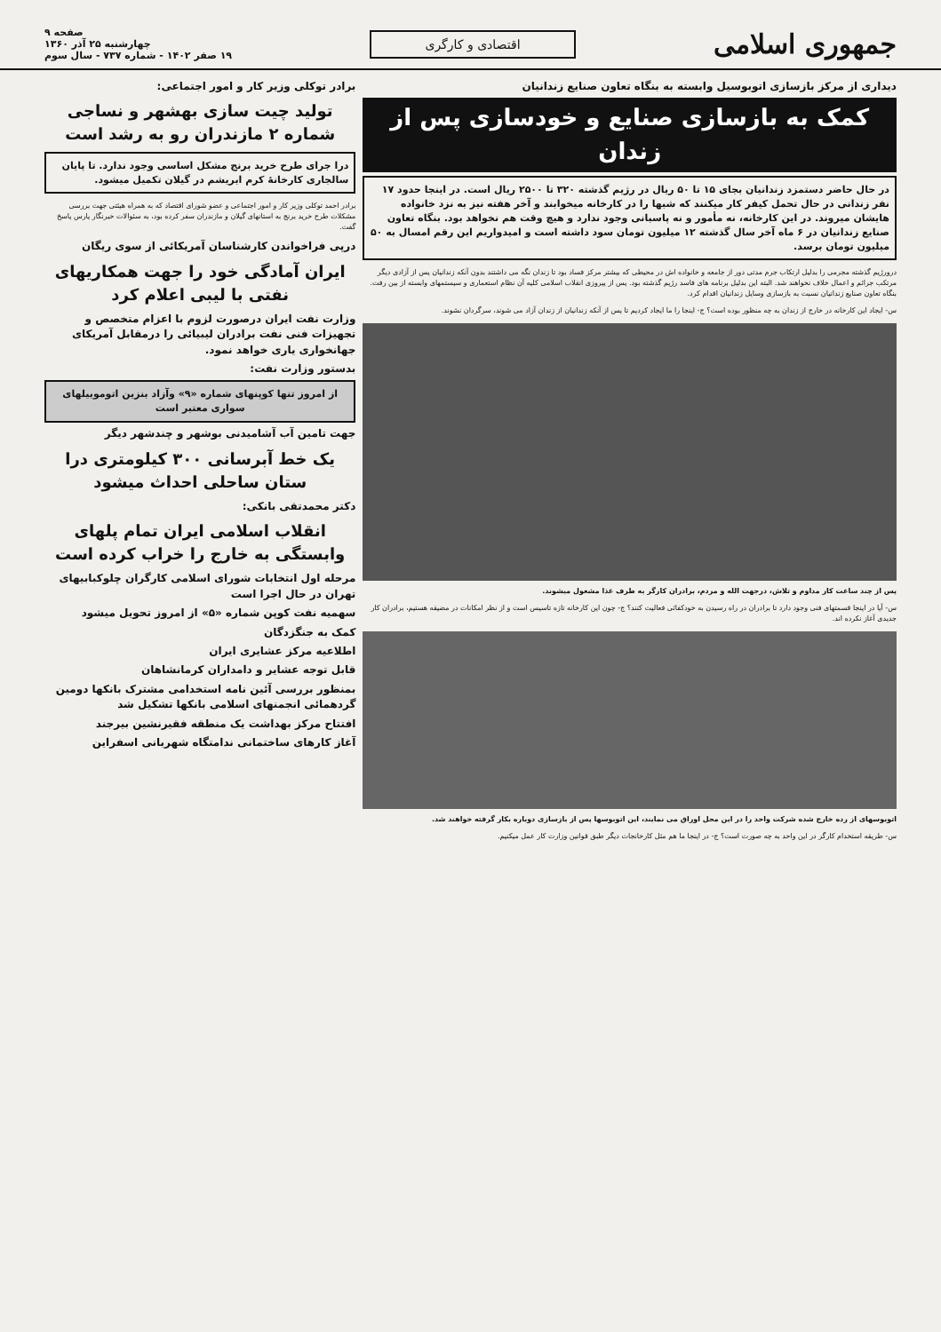جمهوری اسلامی
اقتصادی و کارگری
صفحه ۹
چهارشنبه ۲۵ آذر ۱۳۶۰
۱۹ صفر ۱۴۰۲ - شماره ۷۳۷ - سال سوم
دیداری از مرکز بازسازی اتوبوسیل وابسته به بنگاه تعاون صنایع زندانیان
کمک به بازسازی صنایع و خودسازی پس از زندان
در حال حاضر دستمزد زندانیان بجای ۱۵ تا ۵۰ ریال در رژیم گذشته ۳۲۰ تا ۲۵۰۰ ریال است. در اینجا حدود ۱۷ نفر زندانی در حال تحمل کیفر کار میکنند که شبها را در کارخانه میخوابند و آخر هفته نیز به نزد خانواده هایشان میروند. در این کارخانه، نه مأمور و نه پاسبانی وجود ندارد و هیچ وقت هم نخواهد بود. بنگاه تعاون صنایع زندانیان در ۶ ماه آخر سال گذشته ۱۲ میلیون تومان سود داشته است و امیدواریم این رقم امسال به ۵۰ میلیون تومان برسد.
درورژیم گذشته مجرمی را بدلیل ارتکاب جرم مدتی دور از جامعه و خانواده اش در محیطی که بیشتر مرکز فساد بود تا زندان نگه می داشتند بدون آنکه زندانیان پس از آزادی دیگر مرتکب جرائم و اعمال خلاف نخواهند شد. البته این بدلیل برنامه های فاسد رژیم گذشته بود. پس از پیروزی انقلاب اسلامی کلیه آن نظام استعماری و سیستمهای وابسته از بین رفت. بنگاه تعاون صنایع زندانیان نسبت به بازسازی وسایل زندانیان اقدام کرد.
س- ایجاد این کارخانه در خارج از زندان به چه منظور بوده است؟ ج- اینجا را ما ایجاد کردیم تا پس از آنکه زندانیان از زندان آزاد می شوند، سرگردان نشوند.
پس از چند ساعت کار مداوم و تلاش، درجهت الله و مردم، برادران کارگر به طرف غذا مشغول میشوند.
س- آیا در اینجا قسمتهای فنی وجود دارد تا برادران در راه رسیدن به خودکفائی فعالیت کنند؟ ج- چون این کارخانه تازه تاسیس است و از نظر امکانات در مضیقه هستیم، برادران کار جدیدی آغاز نکرده اند.
اتوبوسهای از رده خارج شده شرکت واحد را در این محل اوراق می نمایند، این اتوبوسها پس از بازسازی دوباره بکار گرفته خواهند شد.
س- طریقه استخدام کارگر در این واحد به چه صورت است؟ ج- در اینجا ما هم مثل کارخانجات دیگر طبق قوانین وزارت کار عمل میکنیم.
برادر توکلی وزیر کار و امور اجتماعی:
تولید چیت سازی بهشهر و نساجی شماره ۲ مازندران رو به رشد است
درا جرای طرح خرید برنج مشکل اساسی وجود ندارد. تا پایان سالجاری کارخانهٔ کرم ابریشم در گیلان تکمیل میشود.
برادر احمد توکلی وزیر کار و امور اجتماعی و عضو شورای اقتصاد که به همراه هیئتی جهت بررسی مشکلات طرح خرید برنج به استانهای گیلان و مازندران سفر کرده بود، به سئوالات خبرنگار پارس پاسخ گفت.
درپی فراخواندن کارشناسان آمریکائی از سوی ریگان
ایران آمادگی خود را جهت همکاریهای نفتی با لیبی اعلام کرد
وزارت نفت ایران درصورت لزوم با اعزام متخصص و تجهیزات فنی نفت برادران لیبیائی را درمقابل آمریکای جهانخواری یاری خواهد نمود.
بدستور وزارت نفت:
از امروز تنها کوپنهای شماره «۹» وآزاد بنزین اتوموبیلهای سواری معتبر است
جهت تامین آب آشامیدنی بوشهر و چندشهر دیگر
یک خط آبرسانی ۳۰۰ کیلومتری درا ستان ساحلی احداث میشود
دکتر محمدتقی بانکی:
انقلاب اسلامی ایران تمام پلهای وابستگی به خارج را خراب کرده است
مرحله اول انتخابات شورای اسلامی کارگران چلوکبابیهای تهران در حال اجرا است
سهمیه نفت کوپن شماره «۵» از امروز تحویل میشود
کمک به جنگزدگان
اطلاعیه مرکز عشایری ایران
قابل توجه عشایر و دامداران کرمانشاهان
بمنظور بررسی آئین نامه استخدامی مشترک بانکها دومین گردهمائی انجمنهای اسلامی بانکها تشکیل شد
افتتاح مرکز بهداشت یک منطقه فقیرنشین بیرجند
آغاز کارهای ساختمانی ندامتگاه شهربانی اسفراین